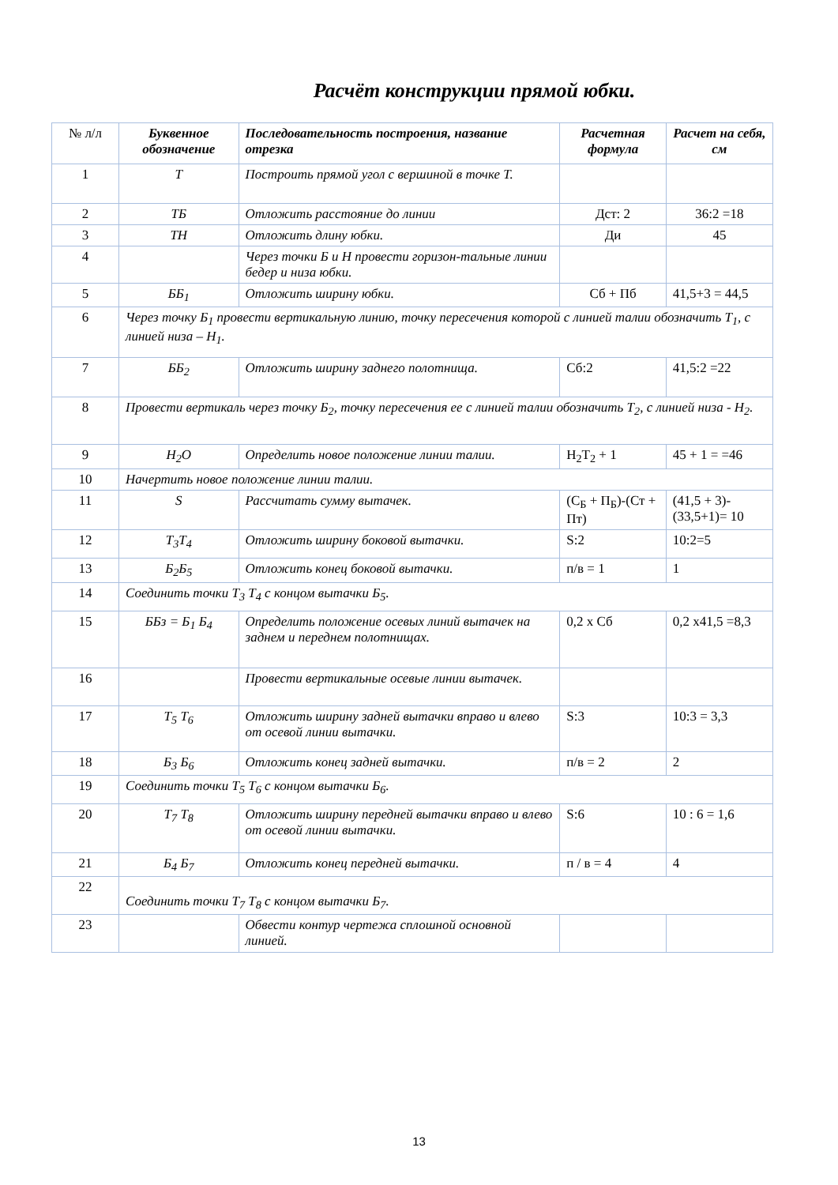Расчёт конструкции прямой юбки.
| № л/л | Буквенное обозначение | Последовательность построения, название отрезка | Расчетная формула | Расчет на себя, см |
| 1 | Т | Построить прямой угол с вершиной в точке Т. | | |
| 2 | ТБ | Отложить расстояние до линии | Дст: 2 | 36:2 =18 |
| 3 | ТН | Отложить длину юбки. | Ди | 45 |
| 4 | | Через точки Б и Н провести горизон-тальные линии бедер и низа юбки. | | |
| 5 | ББ<sub>1</sub> | Отложить ширину юбки. | Сб + Пб | 41,5+3 = 44,5 |
| 6 | Через точку Б<sub>1</sub> провести вертикальную линию, точку пересечения которой с линией талии обозначить Т<sub>1</sub>, с линией низа – Н<sub>1</sub>. | | | |
| 7 | ББ<sub>2</sub> | Отложить ширину заднего полотнища. | Сб:2 | 41,5:2 =22 |
| 8 | Провести вертикаль через точку Б<sub>2</sub>, точку пересечения ее с линией талии обозначить Т<sub>2</sub>, с линией низа - Н<sub>2</sub>. | | | |
| 9 | Н<sub>2</sub>О | Определить новое положение линии талии. | Н<sub>2</sub>Т<sub>2</sub> + 1 | 45 + 1 = =46 |
| 10 | Начертить новое положение линии талии. | | | |
| 11 | S | Рассчитать сумму вытачек. | (С<sub>Б</sub> + П<sub>Б</sub>)-(Ст + Пт) | (41,5 + 3)-(33,5+1)= 10 |
| 12 | Т<sub>3</sub>Т<sub>4</sub> | Отложить ширину боковой вытачки. | S:2 | 10:2=5 |
| 13 | Б<sub>2</sub>Б<sub>5</sub> | Отложить конец боковой вытачки. | п/в = 1 | 1 |
| 14 | Соединить точки Т<sub>3</sub> Т<sub>4</sub> с концом вытачки Б<sub>5</sub>. | | | |
| 15 | ББз = Б<sub>1</sub> Б<sub>4</sub> | Определить положение осевых линий вытачек на заднем и переднем полотнищах. | 0,2 х Сб | 0,2 х41,5 =8,3 |
| 16 | | Провести вертикальные осевые линии вытачек. | | |
| 17 | Т<sub>5</sub> Т<sub>6</sub> | Отложить ширину задней вытачки вправо и влево от осевой линии вытачки. | S:3 | 10:3 = 3,3 |
| 18 | Б<sub>3</sub> Б<sub>6</sub> | Отложить конец задней вытачки. | п/в = 2 | 2 |
| 19 | Соединить точки Т<sub>5</sub> Т<sub>6</sub> с концом вытачки Б<sub>6</sub>. | | | |
| 20 | Т<sub>7</sub> Т<sub>8</sub> | Отложить ширину передней вытачки вправо и влево от осевой линии вытачки. | S:6 | 10 : 6 = 1,6 |
| 21 | Б<sub>4</sub> Б<sub>7</sub> | Отложить конец передней вытачки. | п / в = 4 | 4 |
| 22 | Соединить точки Т<sub>7</sub> Т<sub>8</sub> с концом вытачки Б<sub>7</sub>. | | | |
| 23 | | Обвести контур чертежа сплошной основной линией. | | |
13